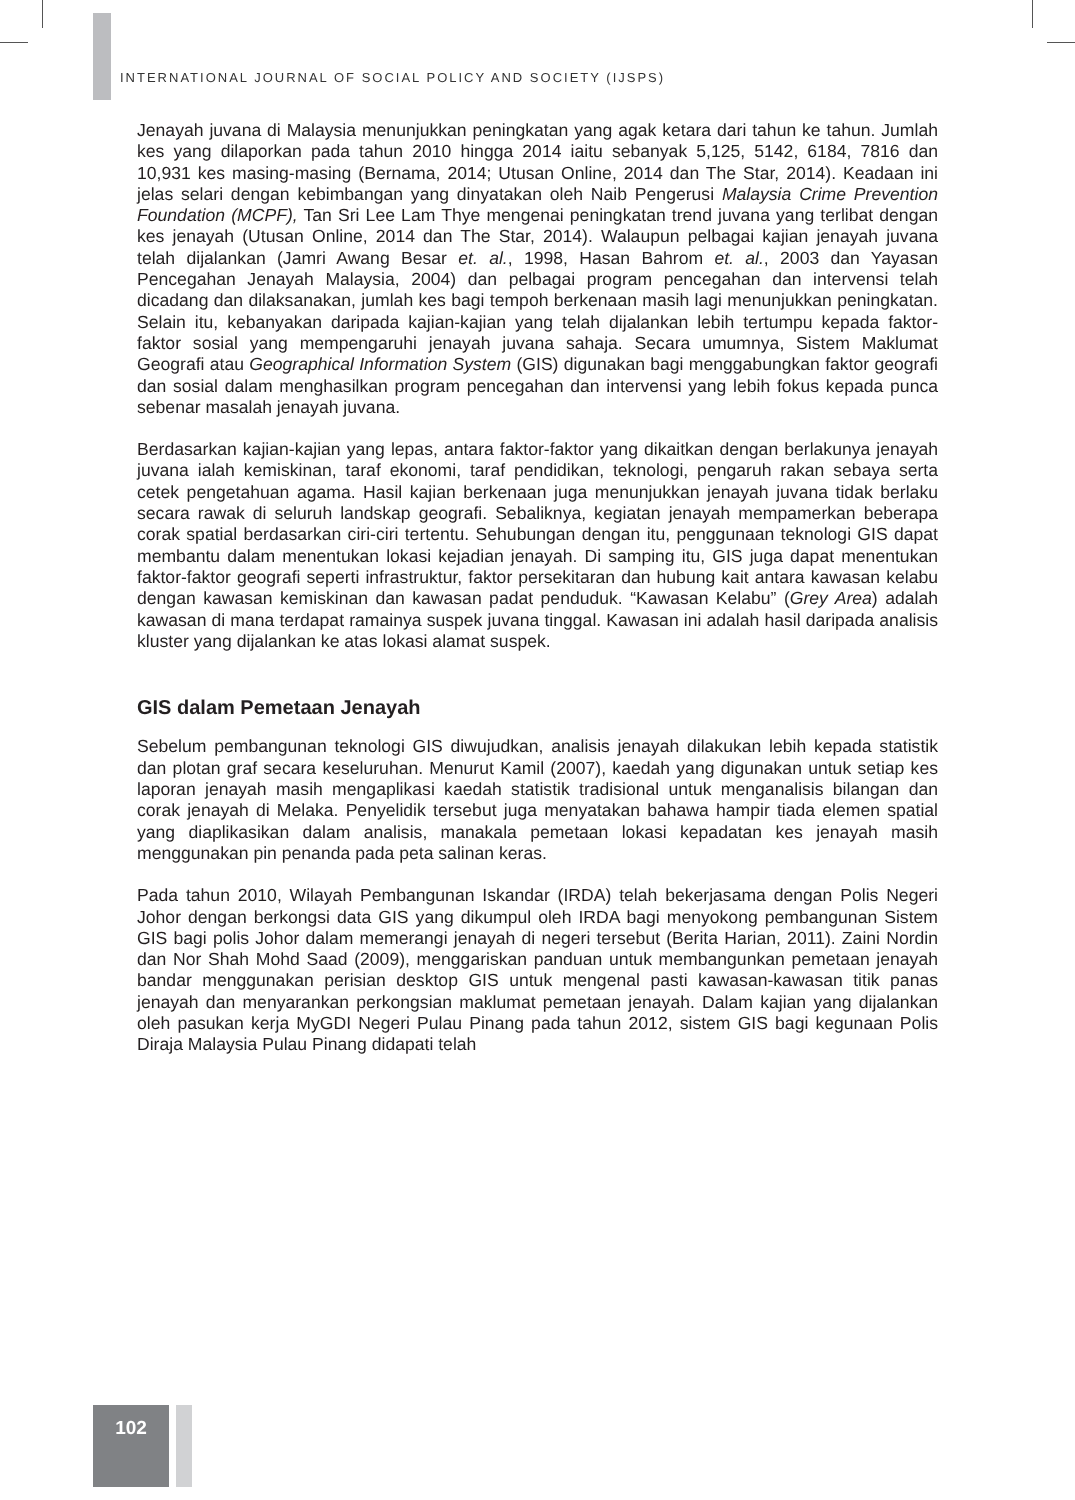INTERNATIONAL JOURNAL OF SOCIAL POLICY AND SOCIETY (IJSPS)
Jenayah juvana di Malaysia menunjukkan peningkatan yang agak ketara dari tahun ke tahun. Jumlah kes yang dilaporkan pada tahun 2010 hingga 2014 iaitu sebanyak 5,125, 5142, 6184, 7816 dan 10,931 kes masing-masing (Bernama, 2014; Utusan Online, 2014 dan The Star, 2014). Keadaan ini jelas selari dengan kebimbangan yang dinyatakan oleh Naib Pengerusi Malaysia Crime Prevention Foundation (MCPF), Tan Sri Lee Lam Thye mengenai peningkatan trend juvana yang terlibat dengan kes jenayah (Utusan Online, 2014 dan The Star, 2014). Walaupun pelbagai kajian jenayah juvana telah dijalankan (Jamri Awang Besar et. al., 1998, Hasan Bahrom et. al., 2003 dan Yayasan Pencegahan Jenayah Malaysia, 2004) dan pelbagai program pencegahan dan intervensi telah dicadang dan dilaksanakan, jumlah kes bagi tempoh berkenaan masih lagi menunjukkan peningkatan. Selain itu, kebanyakan daripada kajian-kajian yang telah dijalankan lebih tertumpu kepada faktor-faktor sosial yang mempengaruhi jenayah juvana sahaja. Secara umumnya, Sistem Maklumat Geografi atau Geographical Information System (GIS) digunakan bagi menggabungkan faktor geografi dan sosial dalam menghasilkan program pencegahan dan intervensi yang lebih fokus kepada punca sebenar masalah jenayah juvana.
Berdasarkan kajian-kajian yang lepas, antara faktor-faktor yang dikaitkan dengan berlakunya jenayah juvana ialah kemiskinan, taraf ekonomi, taraf pendidikan, teknologi, pengaruh rakan sebaya serta cetek pengetahuan agama. Hasil kajian berkenaan juga menunjukkan jenayah juvana tidak berlaku secara rawak di seluruh landskap geografi. Sebaliknya, kegiatan jenayah mempamerkan beberapa corak spatial berdasarkan ciri-ciri tertentu. Sehubungan dengan itu, penggunaan teknologi GIS dapat membantu dalam menentukan lokasi kejadian jenayah. Di samping itu, GIS juga dapat menentukan faktor-faktor geografi seperti infrastruktur, faktor persekitaran dan hubung kait antara kawasan kelabu dengan kawasan kemiskinan dan kawasan padat penduduk. “Kawasan Kelabu” (Grey Area) adalah kawasan di mana terdapat ramainya suspek juvana tinggal. Kawasan ini adalah hasil daripada analisis kluster yang dijalankan ke atas lokasi alamat suspek.
GIS dalam Pemetaan Jenayah
Sebelum pembangunan teknologi GIS diwujudkan, analisis jenayah dilakukan lebih kepada statistik dan plotan graf secara keseluruhan. Menurut Kamil (2007), kaedah yang digunakan untuk setiap kes laporan jenayah masih mengaplikasi kaedah statistik tradisional untuk menganalisis bilangan dan corak jenayah di Melaka. Penyelidik tersebut juga menyatakan bahawa hampir tiada elemen spatial yang diaplikasikan dalam analisis, manakala pemetaan lokasi kepadatan kes jenayah masih menggunakan pin penanda pada peta salinan keras.
Pada tahun 2010, Wilayah Pembangunan Iskandar (IRDA) telah bekerjasama dengan Polis Negeri Johor dengan berkongsi data GIS yang dikumpul oleh IRDA bagi menyokong pembangunan Sistem GIS bagi polis Johor dalam memerangi jenayah di negeri tersebut (Berita Harian, 2011). Zaini Nordin dan Nor Shah Mohd Saad (2009), menggariskan panduan untuk membangunkan pemetaan jenayah bandar menggunakan perisian desktop GIS untuk mengenal pasti kawasan-kawasan titik panas jenayah dan menyarankan perkongsian maklumat pemetaan jenayah. Dalam kajian yang dijalankan oleh pasukan kerja MyGDI Negeri Pulau Pinang pada tahun 2012, sistem GIS bagi kegunaan Polis Diraja Malaysia Pulau Pinang didapati telah
102